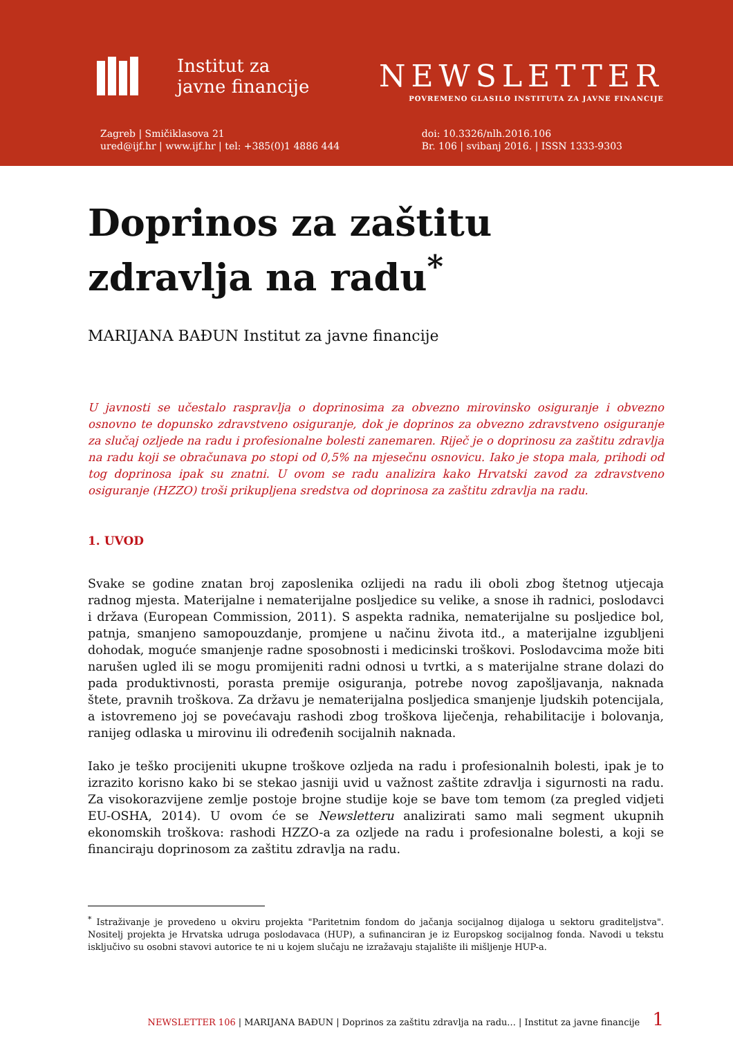Institut za
javne financije
NEWSLETTER
POVREMENO GLASILO INSTITUTA ZA JAVNE FINANCIJE
Zagreb | Smičiklasova 21
ured@ijf.hr | www.ijf.hr | tel: +385(0)1 4886 444
doi: 10.3326/nlh.2016.106
Br. 106 | svibanj 2016. | ISSN 1333-9303
Doprinos za zaštitu zdravlja na radu<sup>*</sup>
MARIJANA BAĐUN Institut za javne financije
U javnosti se učestalo raspravlja o doprinosima za obvezno mirovinsko osiguranje i obvezno osnovno te dopunsko zdravstveno osiguranje, dok je doprinos za obvezno zdravstveno osiguranje za slučaj ozljede na radu i profesionalne bolesti zanemaren. Riječ je o doprinosu za zaštitu zdravlja na radu koji se obračunava po stopi od 0,5% na mjesečnu osnovicu. Iako je stopa mala, prihodi od tog doprinosa ipak su znatni. U ovom se radu analizira kako Hrvatski zavod za zdravstveno osiguranje (HZZO) troši prikupljena sredstva od doprinosa za zaštitu zdravlja na radu.
1. UVOD
Svake se godine znatan broj zaposlenika ozlijedi na radu ili oboli zbog štetnog utjecaja radnog mjesta. Materijalne i nematerijalne posljedice su velike, a snose ih radnici, poslodavci i država (European Commission, 2011). S aspekta radnika, nematerijalne su posljedice bol, patnja, smanjeno samopouzdanje, promjene u načinu života itd., a materijalne izgubljeni dohodak, moguće smanjenje radne sposobnosti i medicinski troškovi. Poslodavcima može biti narušen ugled ili se mogu promijeniti radni odnosi u tvrtki, a s materijalne strane dolazi do pada produktivnosti, porasta premije osiguranja, potrebe novog zapošljavanja, naknada štete, pravnih troškova. Za državu je nematerijalna posljedica smanjenje ljudskih potencijala, a istovremeno joj se povećavaju rashodi zbog troškova liječenja, rehabilitacije i bolovanja, ranijeg odlaska u mirovinu ili određenih socijalnih naknada.
Iako je teško procijeniti ukupne troškove ozljeda na radu i profesionalnih bolesti, ipak je to izrazito korisno kako bi se stekao jasniji uvid u važnost zaštite zdravlja i sigurnosti na radu. Za visokorazvijene zemlje postoje brojne studije koje se bave tom temom (za pregled vidjeti EU-OSHA, 2014). U ovom će se Newsletteru analizirati samo mali segment ukupnih ekonomskih troškova: rashodi HZZO-a za ozljede na radu i profesionalne bolesti, a koji se financiraju doprinosom za zaštitu zdravlja na radu.
<sup>*</sup> Istraživanje je provedeno u okviru projekta "Paritetnim fondom do jačanja socijalnog dijaloga u sektoru graditeljstva". Nositelj projekta je Hrvatska udruga poslodavaca (HUP), a sufinanciran je iz Europskog socijalnog fonda. Navodi u tekstu isključivo su osobni stavovi autorice te ni u kojem slučaju ne izražavaju stajalište ili mišljenje HUP-a.
NEWSLETTER 106 | MARIJANA BAĐUN | Doprinos za zaštitu zdravlja na radu... | Institut za javne financije 1